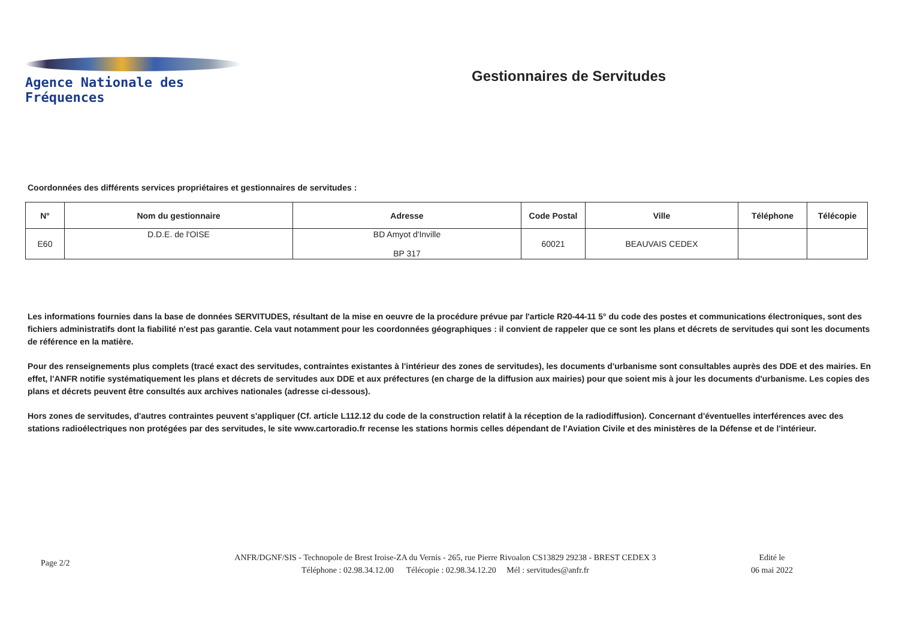Agence Nationale des Fréquences
Gestionnaires de Servitudes
Coordonnées des différents services propriétaires et gestionnaires de servitudes :
| N° | Nom du gestionnaire | Adresse | Code Postal | Ville | Téléphone | Télécopie |
| --- | --- | --- | --- | --- | --- | --- |
| E60 | D.D.E. de l'OISE | BD Amyot d'Inville BP 317 | 60021 | BEAUVAIS CEDEX | | |
Les informations fournies dans la base de données SERVITUDES, résultant de la mise en oeuvre de la procédure prévue par l'article R20-44-11 5° du code des postes et communications électroniques, sont des fichiers administratifs dont la fiabilité n'est pas garantie. Cela vaut notamment pour les coordonnées géographiques : il convient de rappeler que ce sont les plans et décrets de servitudes qui sont les documents de référence en la matière.
Pour des renseignements plus complets (tracé exact des servitudes, contraintes existantes à l'intérieur des zones de servitudes), les documents d'urbanisme sont consultables auprès des DDE et des mairies. En effet, l'ANFR notifie systématiquement les plans et décrets de servitudes aux DDE et aux préfectures (en charge de la diffusion aux mairies) pour que soient mis à jour les documents d'urbanisme. Les copies des plans et décrets peuvent être consultés aux archives nationales (adresse ci-dessous).
Hors zones de servitudes, d'autres contraintes peuvent s'appliquer (Cf. article L112.12 du code de la construction relatif à la réception de la radiodiffusion). Concernant d'éventuelles interférences avec des stations radioélectriques non protégées par des servitudes, le site www.cartoradio.fr recense les stations hormis celles dépendant de l'Aviation Civile et des ministères de la Défense et de l'intérieur.
Page 2/2
ANFR/DGNF/SIS - Technopole de Brest Iroise-ZA du Vernis - 265, rue Pierre Rivoalon CS13829 29238 - BREST CEDEX 3
Téléphone : 02.98.34.12.00 Télécopie : 02.98.34.12.20 Mél : servitudes@anfr.fr
Edité le
06 mai 2022